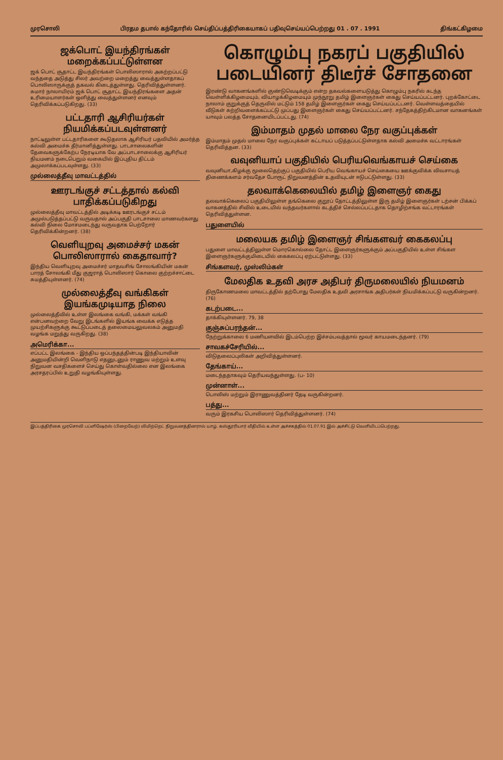முரசொலி பிரதம தபால் கந்தோரில் செய்திப்பத்திரிகையாகப் பதிவுசெய்யப்பெற்றது 01 . 07 . 1991 திங்கட்கிழமை
ஜக்பொட் இயந்திரங்கள் மறைக்கப்பட்டுள்ளன
ஜக் பொட் சூதாட்ட இயந்திரங்கள் பொலிஸாரால் அகற்றப்பட்டு வந்ததை அடுத்து சிலர் அவற்றை மறைத்து வைத்துள்ளதாகப் பொலிஸாருக்குத் தகவல் கிடைத்துள்ளது. தெரிவித்துள்ளனர். சுமார் நாலாயிரம் ஜக் பொட் சூதாட்ட இயந்திரங்களை அதன் உரிமையாளர்கள் ஒளித்து வைத்துள்ளனர் எனவும் தெரிவிக்கப்படுகிறது. (33)
பட்டதாரி ஆசிரியர்கள் நியமிக்கப்படவுள்ளனர்
நாட்டிலுள்ள பட்டதாரிகளை கூடுதலாக ஆசிரியர் பதவியில் அமர்த்த கல்வி அமைச்சு தீர்மானித்துள்ளது. பாடசாலைகளின் தேவைகளுக்கேற்ப நேரடியாக வே அப்பாடசாலைக்கு ஆசிரியர் நியமனம் நடைபெறும் வகையில் இப்புதிய திட்டம் அமுலாக்கப்படவுள்ளது. (33)
முல்லைத்தீவு மாவட்டத்தில்
ஊரடங்குச் சட்டத்தால் கல்வி பாதிக்கப்படுகிறது
முல்லைத்தீவு மாவட்டத்தில் அடிக்கடி ஊரடங்குச் சட்டம் அமுல்படுத்தப்பட்டு வருவதால் அப்பகுதி பாடசாலை மாணவர்களது கல்வி நிலை மோசமடைந்து வருவதாக பெற்றோர் தெரிவிக்கின்றனர். (38)
வெளியுறவு அமைச்சர் மகன் பொலிஸாரால் கைதாவார்?
இந்திய வெளியுறவு அமைச்சர் மாதவசிங் சோலங்கியின் மகன் பாரத் சோலங்கி மீது குஜராத் பொலிஸார் கொலை குற்றச்சாட்டை சுமத்தியுள்ளனர். (74)
முல்லைத்தீவு வங்கிகள் இயங்கமுடியாத நிலை
முல்லைத்தீவில் உள்ள இலங்கை வங்கி, மக்கள் வங்கி என்பனவற்றை வேறு இடங்களில் இயங்க வைக்க எடுத்த முயற்சிகளுக்கு கூட்டுப்படைத் தலைமையலுவலகம் அனுமதி வழங்க மறுத்து வருகிறது. (38)
அமெரிக்கா...
எப்பட்ட இலங்கை - இந்திய ஒப்பந்தத்தின்படி இந்தியாவின் அனுமதியின்றி வெளிநாடு எதனுடனும் ராணுவ மற்றும் உளவு நிறுவன வசதிகளைச் செய்து கொள்வதில்லை என இலங்கை அரசதரப்பில் உறுதி வழங்கியுள்ளது.
கொழும்பு நகரப் பகுதியில் படையினர் திடீர்ச் சோதனை
இரண்டு வாகனங்களில் குண்டுவெடிக்கும் என்ற தகவல்களையடுத்து கொழும்பு நகரில் கடந்த வெள்ளிக்கிழமையும், வியாழக்கிழமையும் முந்நூறு தமிழ் இளைஞர்கள் கைது செய்யப்பட்டனர். புறக்கோட்டை நாலாம் குறுக்குத் தெருவில் மட்டும் 158 தமிழ் இளைஞர்கள் கைது செய்யப்பட்டனர். வெள்ளவத்தையில் வீடுகள் சுற்றிவளைக்கப்பட்டு முப்பது இளைஞர்கள் கைது செய்யப்பட்டனர். சந்தேகத்திற்கிடமான வாகனங்கள் யாவும் பலத்த சோதனையிடப்பட்டது. (74)
இம்மாதம் முதல் மாலை நேர வகுப்புக்கள்
இம்மாதம் முதல் மாலை நேர வகுப்புக்கள் கட்டாயப் படுத்தப்பட்டுள்ளதாக கல்வி அமைச்சு வட்டாரங்கள் தெரிவித்தன. (33)
வவுனியாப் பகுதியில் பெரியவெங்காயச் செய்கை
வவுனியா,கிழக்கு மூலைதெற்குப் பகுதியில் பெரிய வெங்காயச் செய்கையை ஊக்குவிக்க விவசாயத் திணைக்களம் சர்வதேச போரூட் நிறுவனத்தின் உதவியுடன் ஈடுபட்டுள்ளது. (33)
தலவாக்கெலையில் தமிழ் இளைஞர் கைது
தலவாக்கெலைப் பகுதியிலுள்ள தங்கெலை குறூப் தோட்டத்திலுள்ள இரு தமிழ் இளைஞர்கள் டற்சன் பிக்கப் வாகனத்தில் சிவில் உடையில் வந்தவர்களால் கடத்திச் செல்லப்பட்டதாக தொழிற்சங்க வட்டாரங்கள் தெரிவித்துள்ளன.
பதுளையில்
மலையக தமிழ் இளைஞர் சிங்களவர் கைகலப்பு
பதுளை மாவட்டத்திலுள்ள மொரகொல்லை தோட்ட இளைஞர்களுக்கும் அப்பகுதியில் உள்ள சிங்கள இளைஞர்களுக்குமிடையில் கைகலப்பு ஏற்பட்டுள்ளது. (33)
சிங்களவர், முஸ்லிம்கள்
மேலதிக உதவி அரச அதிபர் திருமலையில் நியமனம்
திருகோணமலை மாவட்டத்தில் தற்போது மேலதிக உதவி அரசாங்க அதிபர்கள் நியமிக்கப்பட்டு வருகின்றனர். (76)
கடற்படை...
தாக்கியுள்ளனர். 79, 38
குஞ்சுப்பரந்தன்...
நேற்றுக்காலை 6 மணியளவில் இடம்பெற்ற இச்சம்பவத்தால் மூவர் காயமடைந்தனர். (79)
சாவகச்சேரியில்...
விடுதலைப்புலிகள் அறிவித்துள்ளனர்.
தேங்காய்...
மடைந்ததாகவும் தெரியவந்துள்ளது. (ப- 10)
முன்னாள்...
பொலிஸ் மற்றும் இராணுவத்தினர் தேடி வருகின்றனர்.
பத்து...
வரும் இரகசிய பொலிஸார் தெரிவித்துள்ளனர். (74)
இப்பத்திரிகை முரசொலி பப்ளிஷேர்ஸ் (பிறைவேற்) லிமிற்றெட் நிறுவனத்தினரால் யாழ். கஸ்தூரியார் வீதியில் உள்ள அச்சகத்தில் 01.07.91 இல் அச்சிட்டு வெளியிடப்பெற்றது.